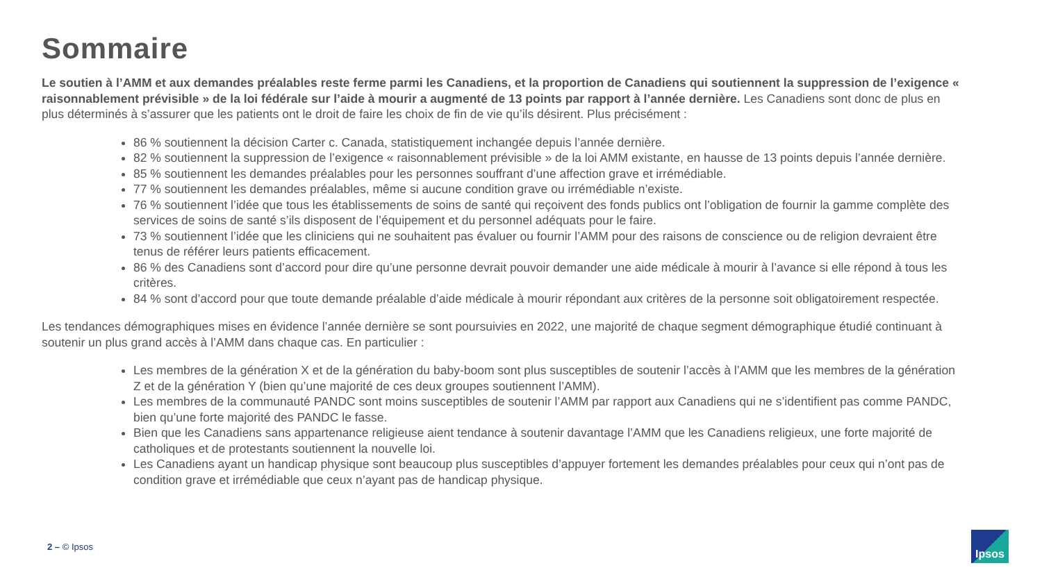Sommaire
Le soutien à l’AMM et aux demandes préalables reste ferme parmi les Canadiens, et la proportion de Canadiens qui soutiennent la suppression de l’exigence « raisonnablement prévisible » de la loi fédérale sur l’aide à mourir a augmenté de 13 points par rapport à l’année dernière. Les Canadiens sont donc de plus en plus déterminés à s’assurer que les patients ont le droit de faire les choix de fin de vie qu’ils désirent. Plus précisément :
86 % soutiennent la décision Carter c. Canada, statistiquement inchangée depuis l’année dernière.
82 % soutiennent la suppression de l’exigence « raisonnablement prévisible » de la loi AMM existante, en hausse de 13 points depuis l’année dernière.
85 % soutiennent les demandes préalables pour les personnes souffrant d’une affection grave et irrémédiable.
77 % soutiennent les demandes préalables, même si aucune condition grave ou irrémédiable n’existe.
76 % soutiennent l’idée que tous les établissements de soins de santé qui reçoivent des fonds publics ont l’obligation de fournir la gamme complète des services de soins de santé s’ils disposent de l’équipement et du personnel adéquats pour le faire.
73 % soutiennent l’idée que les cliniciens qui ne souhaitent pas évaluer ou fournir l’AMM pour des raisons de conscience ou de religion devraient être tenus de référer leurs patients efficacement.
86 % des Canadiens sont d’accord pour dire qu’une personne devrait pouvoir demander une aide médicale à mourir à l’avance si elle répond à tous les critères.
84 % sont d’accord pour que toute demande préalable d’aide médicale à mourir répondant aux critères de la personne soit obligatoirement respectée.
Les tendances démographiques mises en évidence l’année dernière se sont poursuivies en 2022, une majorité de chaque segment démographique étudié continuant à soutenir un plus grand accès à l’AMM dans chaque cas. En particulier :
Les membres de la génération X et de la génération du baby-boom sont plus susceptibles de soutenir l’accès à l’AMM que les membres de la génération Z et de la génération Y (bien qu’une majorité de ces deux groupes soutiennent l’AMM).
Les membres de la communauté PANDC sont moins susceptibles de soutenir l’AMM par rapport aux Canadiens qui ne s’identifient pas comme PANDC, bien qu’une forte majorité des PANDC le fasse.
Bien que les Canadiens sans appartenance religieuse aient tendance à soutenir davantage l’AMM que les Canadiens religieux, une forte majorité de catholiques et de protestants soutiennent la nouvelle loi.
Les Canadiens ayant un handicap physique sont beaucoup plus susceptibles d’appuyer fortement les demandes préalables pour ceux qui n’ont pas de condition grave et irrémédiable que ceux n’ayant pas de handicap physique.
2 – © Ipsos
Ipsos